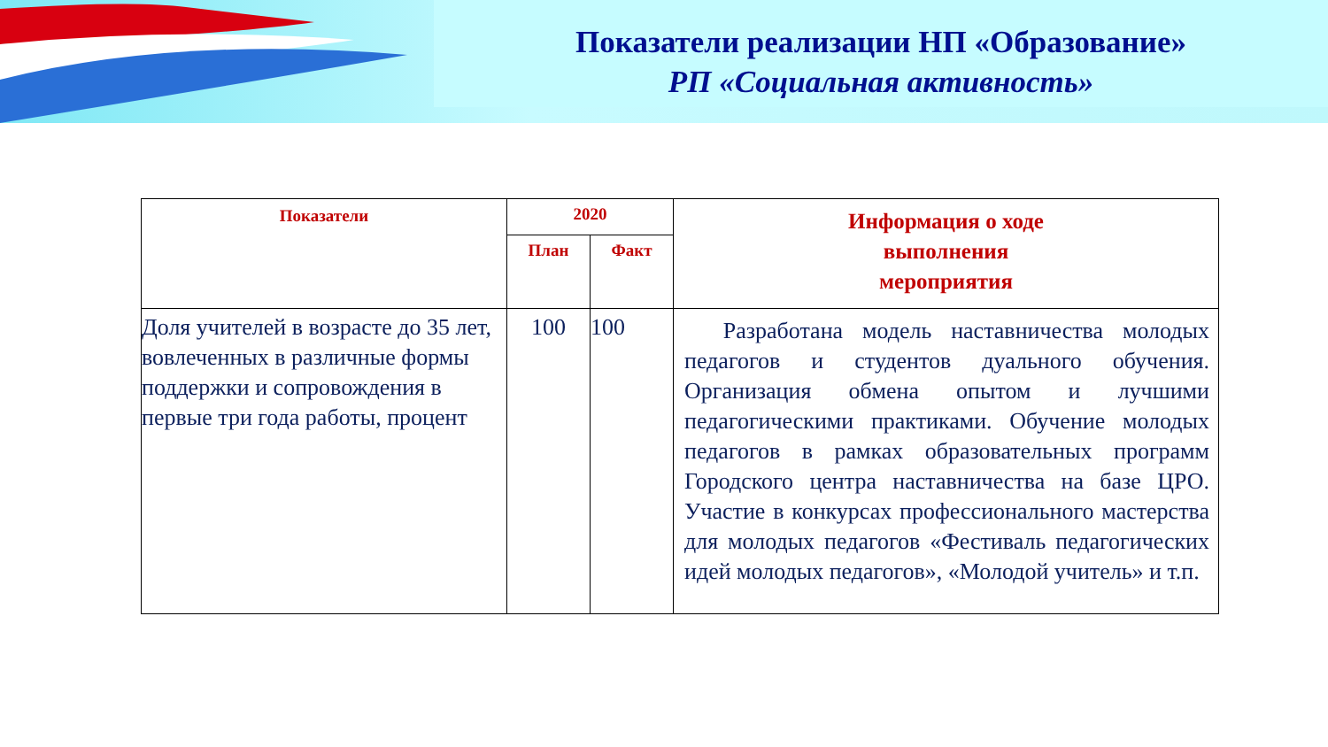Показатели реализации НП «Образование»
РП «Социальная активность»
| Показатели | 2020 | | Информация о ходе выполнения мероприятия |
| --- | --- | --- | --- |
| | План | Факт | |
| Доля учителей в возрасте до 35 лет, вовлеченных в различные формы поддержки и сопровождения в первые три года работы, процент | 100 | 100 | Разработана модель наставничества молодых педагогов и студентов дуального обучения. Организация обмена опытом и лучшими педагогическими практиками. Обучение молодых педагогов в рамках образовательных программ Городского центра наставничества на базе ЦРО. Участие в конкурсах профессионального мастерства для молодых педагогов «Фестиваль педагогических идей молодых педагогов», «Молодой учитель» и т.п. |